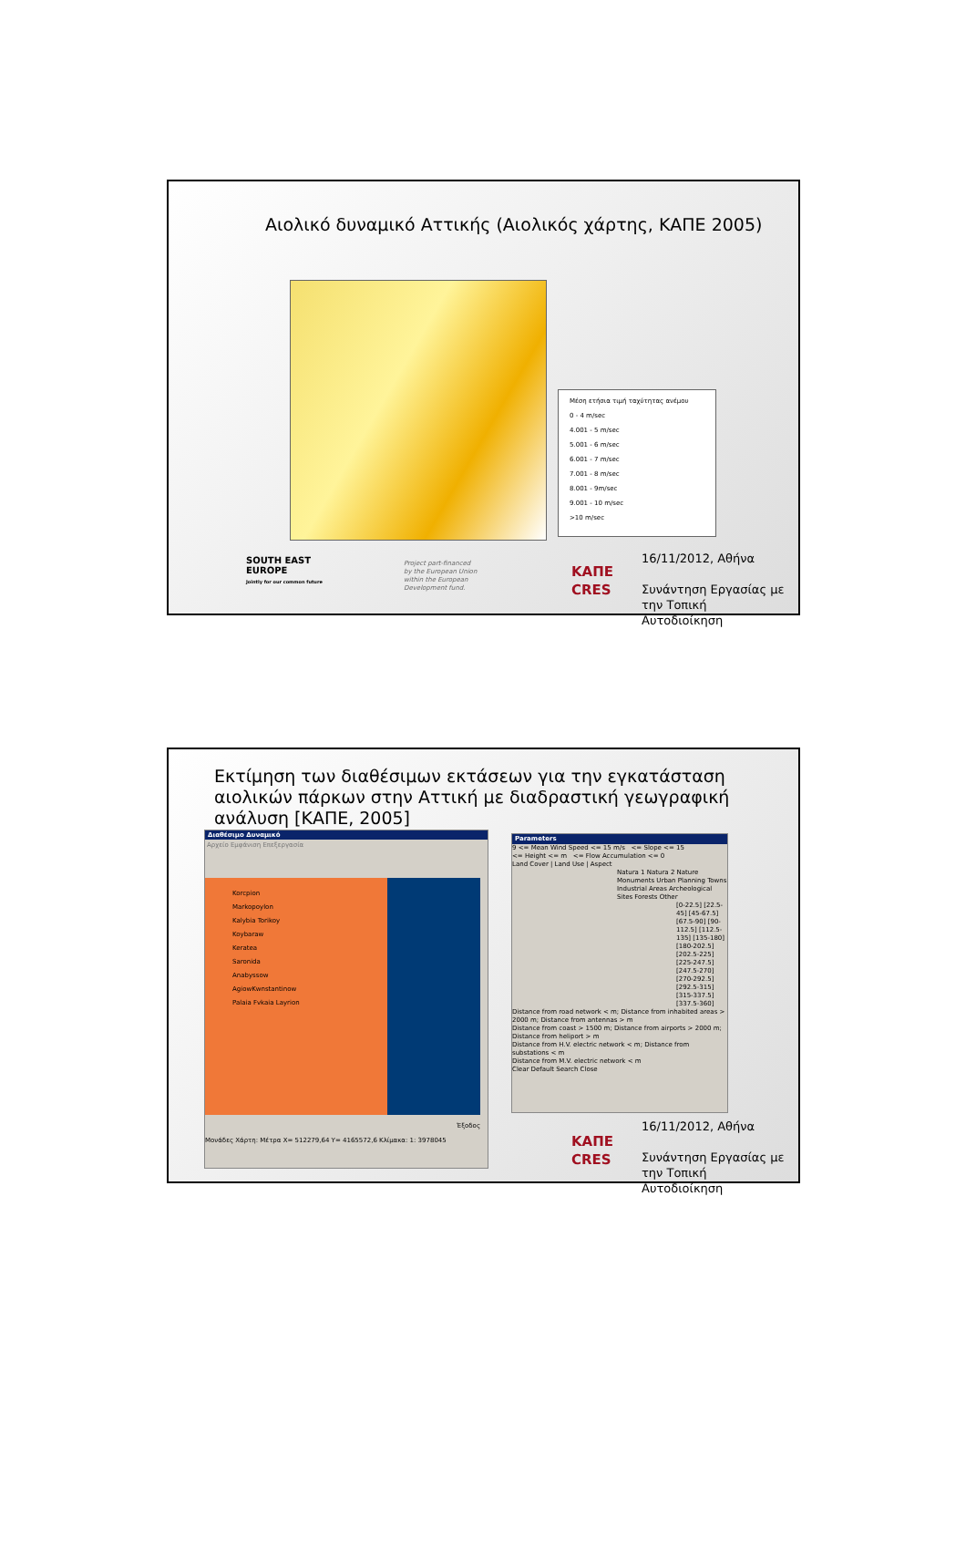Αιολικό δυναμικό Αττικής (Αιολικός χάρτης, ΚΑΠΕ 2005)
Μέση ετήσια τιμή ταχύτητας ανέμου
0 - 4 m/sec
4.001 - 5 m/sec
5.001 - 6 m/sec
6.001 - 7 m/sec
7.001 - 8 m/sec
8.001 - 9m/sec
9.001 - 10 m/sec
>10 m/sec
SOUTH EAST
EUROPE
Jointly for our common future
Project part-financed
by the European Union
within the European
Development fund.
ΚΑΠΕ
CRES
16/11/2012, Αθήνα
Συνάντηση Εργασίας με την Τοπική Αυτοδιοίκηση
Εκτίμηση των διαθέσιμων εκτάσεων για την εγκατάσταση αιολικών πάρκων στην Αττική με διαδραστική γεωγραφική ανάλυση [ΚΑΠΕ, 2005]
Διαθέσιμο Δυναμικό
Αρχείο Εμφάνιση Επεξεργασία
Korcpion
Markopoylon
Kalybia Torikoy
Koybaraw
Keratea
Saronida
Anabyssow
AgiowKwnstantinow
Palaia Fvkaia Layrion
Έξοδος
Μονάδες Χάρτη: Μέτρα X= 512279,64 Y= 4165572,6 Κλίμακα: 1: 3978045
Parameters
9 <= Mean Wind Speed <= 15 m/s <= Slope <= 15
<= Height <= m <= Flow Accumulation <= 0
Land Cover | Land Use | Aspect
Natura 1 Natura 2 Nature Monuments Urban Planning Towns Industrial Areas Archeological Sites Forests Other
[0-22.5] [22.5-45] [45-67.5] [67.5-90] [90-112.5] [112.5-135] [135-180] [180-202.5] [202.5-225] [225-247.5] [247.5-270] [270-292.5] [292.5-315] [315-337.5] [337.5-360]
Distance from road network < m; Distance from inhabited areas > 2000 m; Distance from antennas > m
Distance from coast > 1500 m; Distance from airports > 2000 m; Distance from heliport > m
Distance from H.V. electric network < m; Distance from substations < m
Distance from M.V. electric network < m
Clear Default Search Close
ΚΑΠΕ
CRES
16/11/2012, Αθήνα
Συνάντηση Εργασίας με την Τοπική Αυτοδιοίκηση